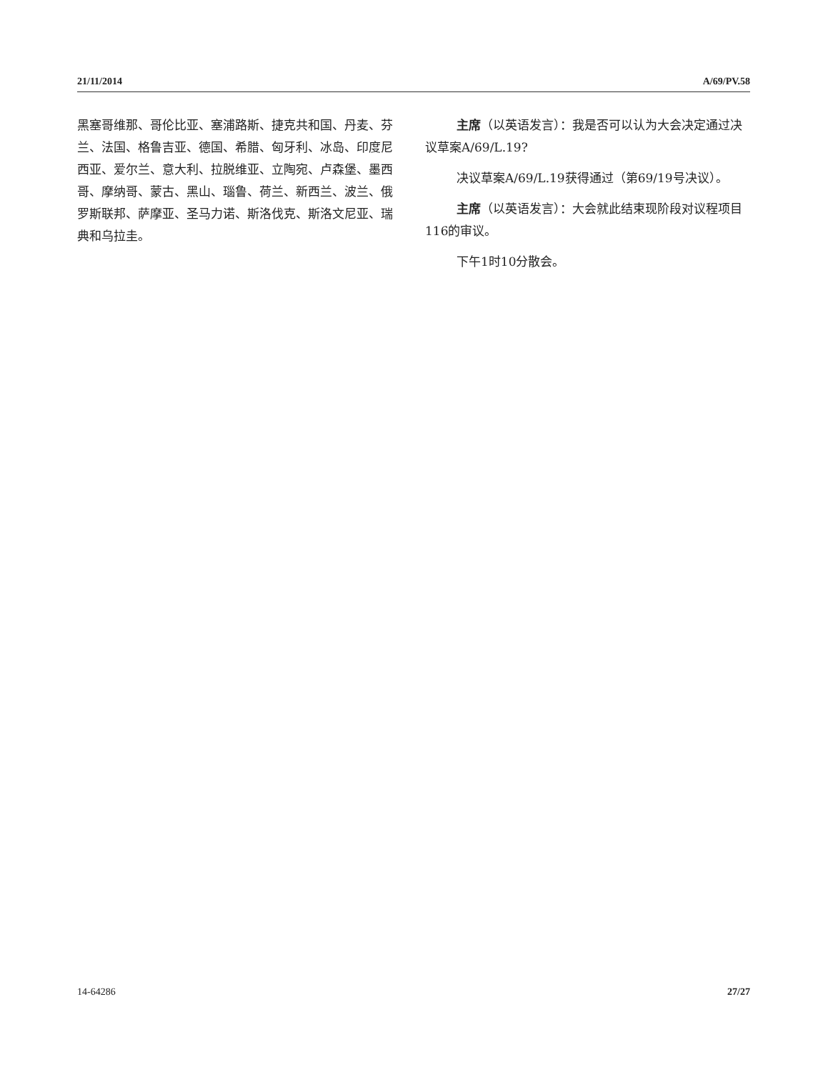21/11/2014 A/69/PV.58
黑塞哥维那、哥伦比亚、塞浦路斯、捷克共和国、丹麦、芬兰、法国、格鲁吉亚、德国、希腊、匈牙利、冰岛、印度尼西亚、爱尔兰、意大利、拉脱维亚、立陶宛、卢森堡、墨西哥、摩纳哥、蒙古、黑山、瑙鲁、荷兰、新西兰、波兰、俄罗斯联邦、萨摩亚、圣马力诺、斯洛伐克、斯洛文尼亚、瑞典和乌拉圭。
主席（以英语发言）：我是否可以认为大会决定通过决议草案A/69/L.19?
决议草案A/69/L.19获得通过（第69/19号决议）。
主席（以英语发言）：大会就此结束现阶段对议程项目116的审议。
下午1时10分散会。
14-64286 27/27